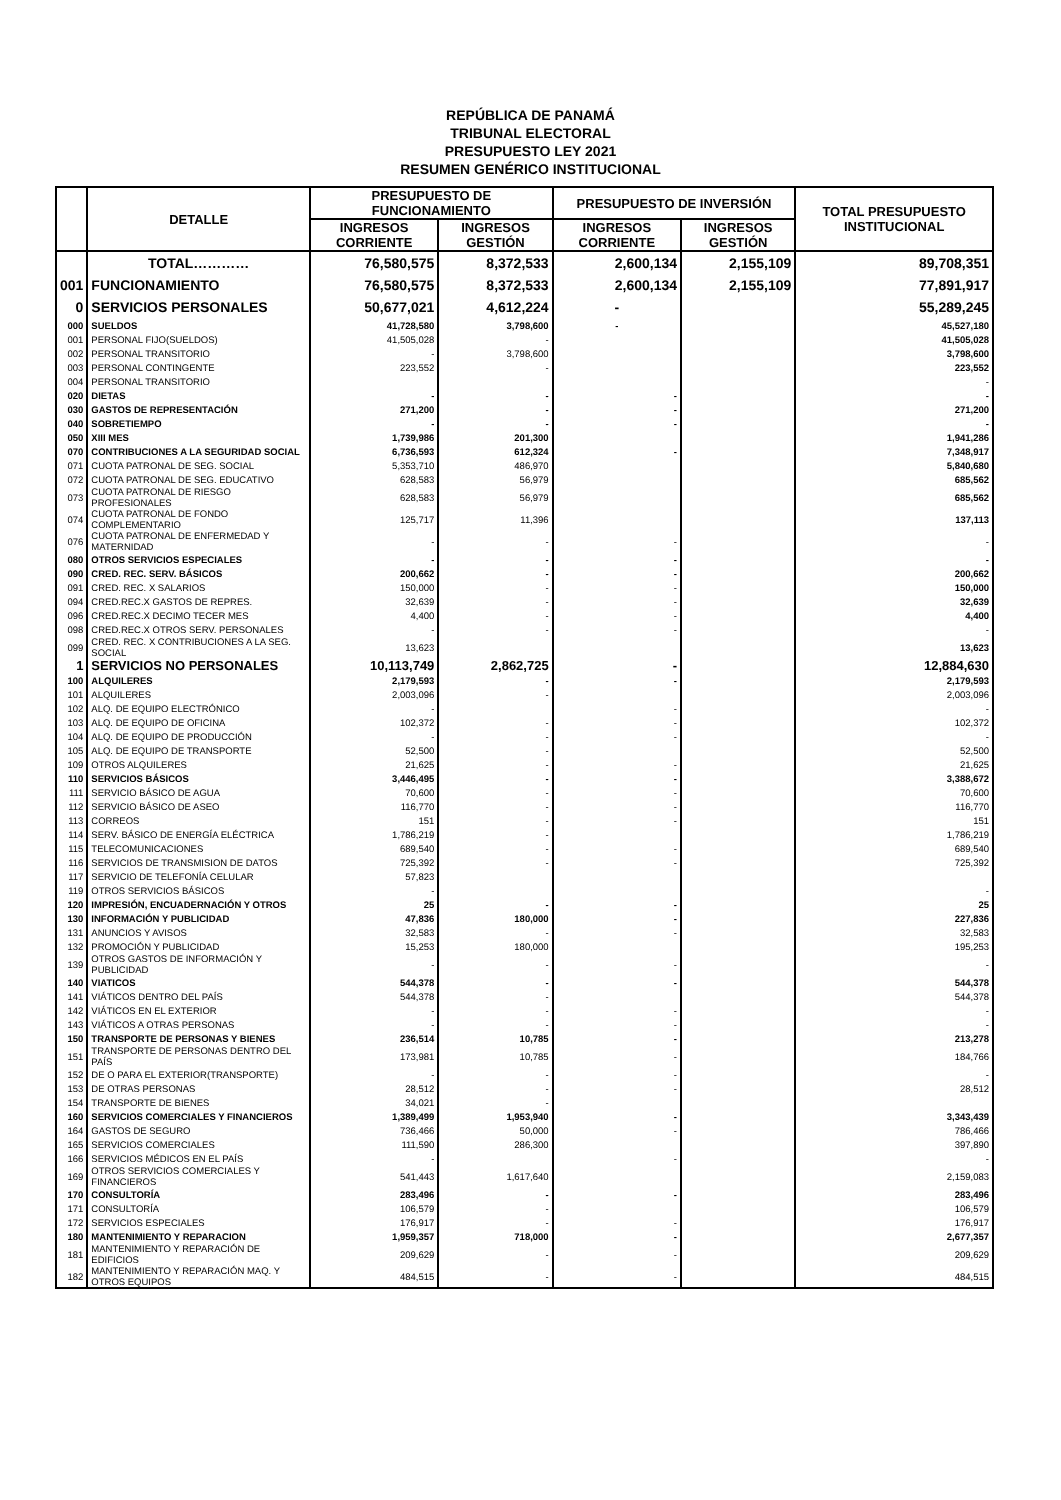REPÚBLICA DE PANAMÁ
TRIBUNAL ELECTORAL
PRESUPUESTO LEY 2021
RESUMEN GENÉRICO INSTITUCIONAL
| | DETALLE | PRESUPUESTO DE FUNCIONAMIENTO | | PRESUPUESTO DE INVERSIÓN | | TOTAL PRESUPUESTO INSTITUCIONAL |
| --- | --- | --- | --- | --- | --- | --- |
| | | INGRESOS CORRIENTE | INGRESOS GESTIÓN | INGRESOS CORRIENTE | INGRESOS GESTIÓN | |
| | TOTAL………… | 76,580,575 | 8,372,533 | 2,600,134 | 2,155,109 | 89,708,351 |
| 001 | FUNCIONAMIENTO | 76,580,575 | 8,372,533 | 2,600,134 | 2,155,109 | 77,891,917 |
| 0 | SERVICIOS PERSONALES | 50,677,021 | 4,612,224 | - | | 55,289,245 |
| 000 | SUELDOS | 41,728,580 | 3,798,600 | - | | 45,527,180 |
| 001 | PERSONAL FIJO(SUELDOS) | 41,505,028 | - | | | 41,505,028 |
| 002 | PERSONAL TRANSITORIO | - | 3,798,600 | | | 3,798,600 |
| 003 | PERSONAL CONTINGENTE | 223,552 | - | | | 223,552 |
| 004 | PERSONAL TRANSITORIO | | | | | - |
| 020 | DIETAS | - | - | - | | - |
| 030 | GASTOS DE REPRESENTACIÓN | 271,200 | - | - | | 271,200 |
| 040 | SOBRETIEMPO | - | - | - | | - |
| 050 | XIII MES | 1,739,986 | 201,300 | | | 1,941,286 |
| 070 | CONTRIBUCIONES A LA SEGURIDAD SOCIAL | 6,736,593 | 612,324 | - | | 7,348,917 |
| 071 | CUOTA PATRONAL DE SEG. SOCIAL | 5,353,710 | 486,970 | | | 5,840,680 |
| 072 | CUOTA PATRONAL DE SEG. EDUCATIVO | 628,583 | 56,979 | | | 685,562 |
| 073 | CUOTA PATRONAL DE RIESGO PROFESIONALES | 628,583 | 56,979 | | | 685,562 |
| 074 | CUOTA PATRONAL DE FONDO COMPLEMENTARIO | 125,717 | 11,396 | | | 137,113 |
| 076 | CUOTA PATRONAL DE ENFERMEDAD Y MATERNIDAD | - | - | - | | - |
| 080 | OTROS SERVICIOS ESPECIALES | - | - | - | | - |
| 090 | CRED. REC. SERV. BÁSICOS | 200,662 | - | - | | 200,662 |
| 091 | CRED. REC. X SALARIOS | 150,000 | - | - | | 150,000 |
| 094 | CRED.REC.X GASTOS DE REPRES. | 32,639 | - | - | | 32,639 |
| 096 | CRED.REC.X DECIMO TECER MES | 4,400 | - | - | | 4,400 |
| 098 | CRED.REC.X OTROS SERV. PERSONALES | - | - | - | | - |
| 099 | CRED. REC. X CONTRIBUCIONES A LA SEG. SOCIAL | 13,623 | | | | 13,623 |
| 1 | SERVICIOS NO PERSONALES | 10,113,749 | 2,862,725 | - | | 12,884,630 |
| 100 | ALQUILERES | 2,179,593 | - | - | | 2,179,593 |
| 101 | ALQUILERES | 2,003,096 | - | | | 2,003,096 |
| 102 | ALQ. DE EQUIPO ELECTRÓNICO | - | | - | | - |
| 103 | ALQ. DE EQUIPO DE OFICINA | 102,372 | - | - | | 102,372 |
| 104 | ALQ. DE EQUIPO DE PRODUCCIÓN | - | - | - | | - |
| 105 | ALQ. DE EQUIPO DE TRANSPORTE | 52,500 | - | | | 52,500 |
| 109 | OTROS ALQUILERES | 21,625 | - | - | | 21,625 |
| 110 | SERVICIOS BÁSICOS | 3,446,495 | - | - | | 3,388,672 |
| 111 | SERVICIO BÁSICO DE AGUA | 70,600 | - | - | | 70,600 |
| 112 | SERVICIO BÁSICO DE ASEO | 116,770 | - | - | | 116,770 |
| 113 | CORREOS | 151 | - | - | | 151 |
| 114 | SERV. BÁSICO DE ENERGÍA ELÉCTRICA | 1,786,219 | - | | | 1,786,219 |
| 115 | TELECOMUNICACIONES | 689,540 | - | - | | 689,540 |
| 116 | SERVICIOS DE TRANSMISION DE DATOS | 725,392 | - | - | | 725,392 |
| 117 | SERVICIO DE TELEFONÍA CELULAR | 57,823 | | | | |
| 119 | OTROS SERVICIOS BÁSICOS | - | | | | - |
| 120 | IMPRESIÓN, ENCUADERNACIÓN Y OTROS | 25 | - | - | | 25 |
| 130 | INFORMACIÓN Y PUBLICIDAD | 47,836 | 180,000 | - | | 227,836 |
| 131 | ANUNCIOS Y AVISOS | 32,583 | - | - | | 32,583 |
| 132 | PROMOCIÓN Y PUBLICIDAD | 15,253 | 180,000 | | | 195,253 |
| 139 | OTROS GASTOS DE INFORMACIÓN Y PUBLICIDAD | - | - | - | | - |
| 140 | VIATICOS | 544,378 | - | - | | 544,378 |
| 141 | VIÁTICOS DENTRO DEL PAÍS | 544,378 | - | | | 544,378 |
| 142 | VIÁTICOS EN EL EXTERIOR | - | - | - | | - |
| 143 | VIÁTICOS A OTRAS PERSONAS | - | - | - | | - |
| 150 | TRANSPORTE DE PERSONAS Y BIENES | 236,514 | 10,785 | - | | 213,278 |
| 151 | TRANSPORTE DE PERSONAS DENTRO DEL PAÍS | 173,981 | 10,785 | - | | 184,766 |
| 152 | DE O PARA EL EXTERIOR(TRANSPORTE) | - | - | - | | - |
| 153 | DE OTRAS PERSONAS | 28,512 | - | - | | 28,512 |
| 154 | TRANSPORTE DE BIENES | 34,021 | - | | | |
| 160 | SERVICIOS COMERCIALES Y FINANCIEROS | 1,389,499 | 1,953,940 | - | | 3,343,439 |
| 164 | GASTOS DE SEGURO | 736,466 | 50,000 | - | | 786,466 |
| 165 | SERVICIOS COMERCIALES | 111,590 | 286,300 | | | 397,890 |
| 166 | SERVICIOS MÉDICOS EN EL PAÍS | - | | - | | - |
| 169 | OTROS SERVICIOS COMERCIALES Y FINANCIEROS | 541,443 | 1,617,640 | | | 2,159,083 |
| 170 | CONSULTORÍA | 283,496 | - | - | | 283,496 |
| 171 | CONSULTORÍA | 106,579 | - | | | 106,579 |
| 172 | SERVICIOS ESPECIALES | 176,917 | - | - | | 176,917 |
| 180 | MANTENIMIENTO Y REPARACION | 1,959,357 | 718,000 | - | | 2,677,357 |
| 181 | MANTENIMIENTO Y REPARACIÓN DE EDIFICIOS | 209,629 | - | - | | 209,629 |
| 182 | MANTENIMIENTO Y REPARACIÓN MAQ. Y OTROS EQUIPOS | 484,515 | - | - | | 484,515 |